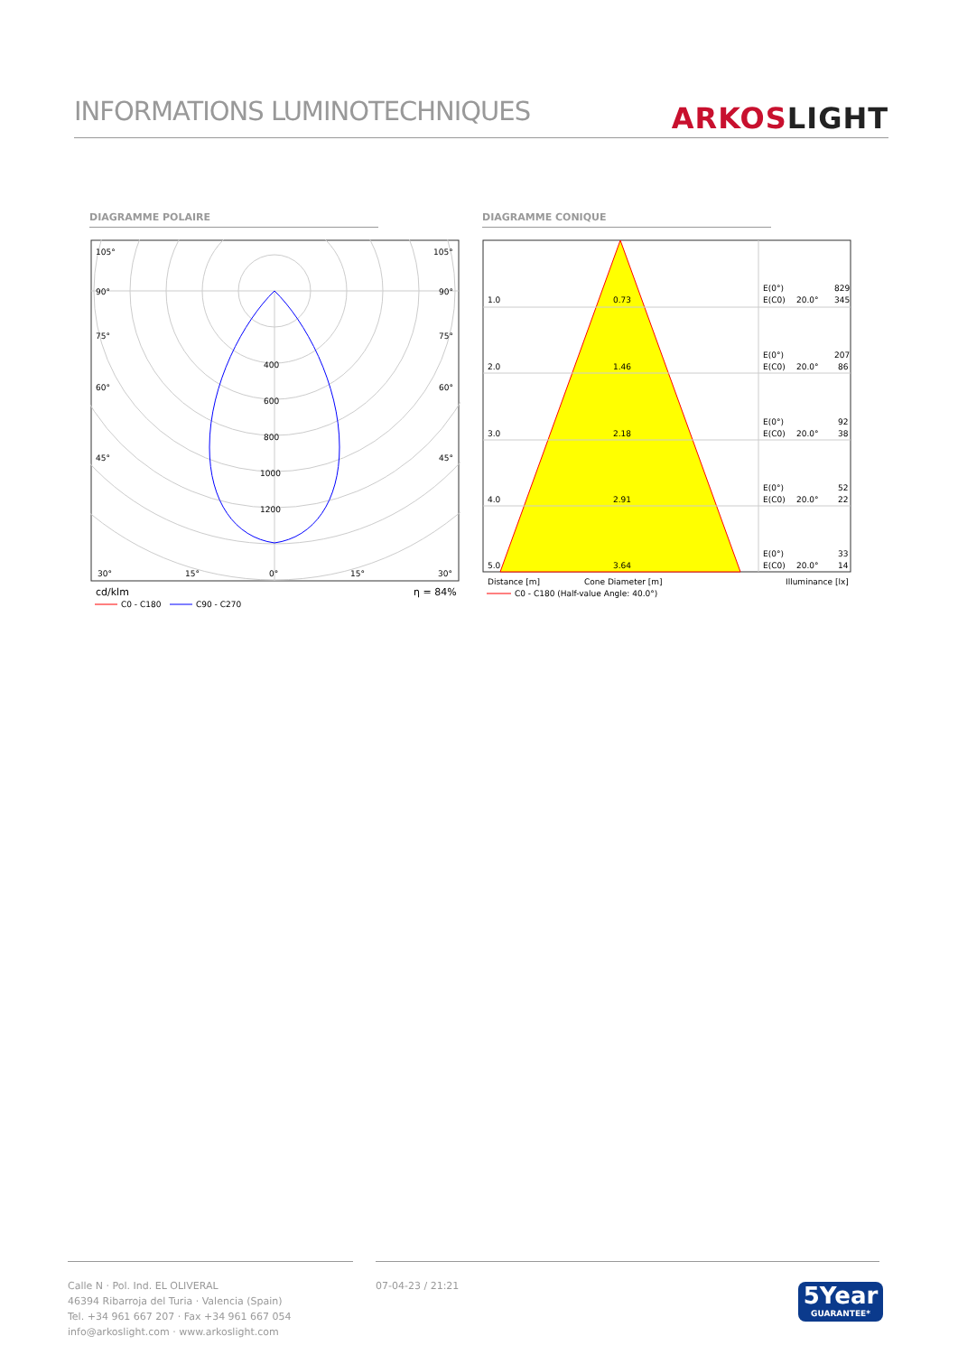INFORMATIONS LUMINOTECHNIQUES
ARKOS LIGHT
DIAGRAMME POLAIRE DIAGRAMME CONIQUE
105°
105°
90°
90°
75°
75°
60°
60°
45°
45°
400
600
800
1000
1200
30°
15°
0°
15°
30°
cd/klm
η = 84%
C0 - C180
C90 - C270
1.0
0.73
E(0°)
E(C0)
20.0°
829
345
2.0
1.46
E(0°)
E(C0)
20.0°
207
86
3.0
2.18
E(0°)
E(C0)
20.0°
92
38
4.0
2.91
E(0°)
E(C0)
20.0°
52
22
5.0
3.64
E(0°)
E(C0)
20.0°
33
14
Distance [m]
Cone Diameter [m]
Illuminance [lx]
C0 - C180 (Half-value Angle: 40.0°)
Calle N · Pol. Ind. EL OLIVERAL
46394 Ribarroja del Turia · Valencia (Spain)
Tel. +34 961 667 207 · Fax +34 961 667 054
info@arkoslight.com · www.arkoslight.com
07-04-23 / 21:21
5Year
GUARANTEE*